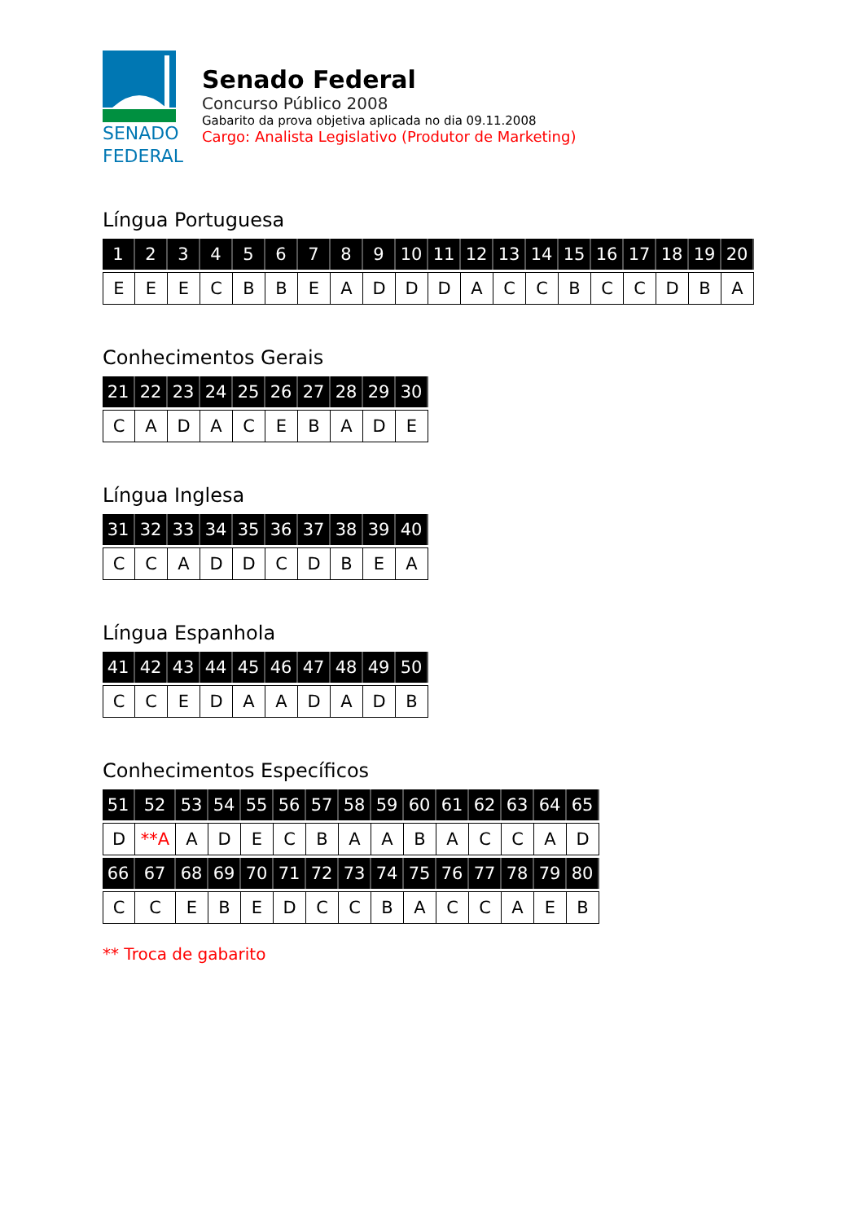SENADO
FEDERAL
Senado Federal
Concurso Público 2008
Gabarito da prova objetiva aplicada no dia 09.11.2008
Cargo: Analista Legislativo (Produtor de Marketing)
Língua Portuguesa
| 1 | 2 | 3 | 4 | 5 | 6 | 7 | 8 | 9 | 10 | 11 | 12 | 13 | 14 | 15 | 16 | 17 | 18 | 19 | 20 |
| --- | --- | --- | --- | --- | --- | --- | --- | --- | --- | --- | --- | --- | --- | --- | --- | --- | --- | --- | --- |
| E | E | E | C | B | B | E | A | D | D | D | A | C | C | B | C | C | D | B | A |
Conhecimentos Gerais
| 21 | 22 | 23 | 24 | 25 | 26 | 27 | 28 | 29 | 30 |
| --- | --- | --- | --- | --- | --- | --- | --- | --- | --- |
| C | A | D | A | C | E | B | A | D | E |
Língua Inglesa
| 31 | 32 | 33 | 34 | 35 | 36 | 37 | 38 | 39 | 40 |
| --- | --- | --- | --- | --- | --- | --- | --- | --- | --- |
| C | C | A | D | D | C | D | B | E | A |
Língua Espanhola
| 41 | 42 | 43 | 44 | 45 | 46 | 47 | 48 | 49 | 50 |
| --- | --- | --- | --- | --- | --- | --- | --- | --- | --- |
| C | C | E | D | A | A | D | A | D | B |
Conhecimentos Específicos
| 51 | 52 | 53 | 54 | 55 | 56 | 57 | 58 | 59 | 60 | 61 | 62 | 63 | 64 | 65 |
| --- | --- | --- | --- | --- | --- | --- | --- | --- | --- | --- | --- | --- | --- | --- |
| D | **A | A | D | E | C | B | A | A | B | A | C | C | A | D |
| 66 | 67 | 68 | 69 | 70 | 71 | 72 | 73 | 74 | 75 | 76 | 77 | 78 | 79 | 80 |
| C | C | E | B | E | D | C | C | B | A | C | C | A | E | B |
** Troca de gabarito